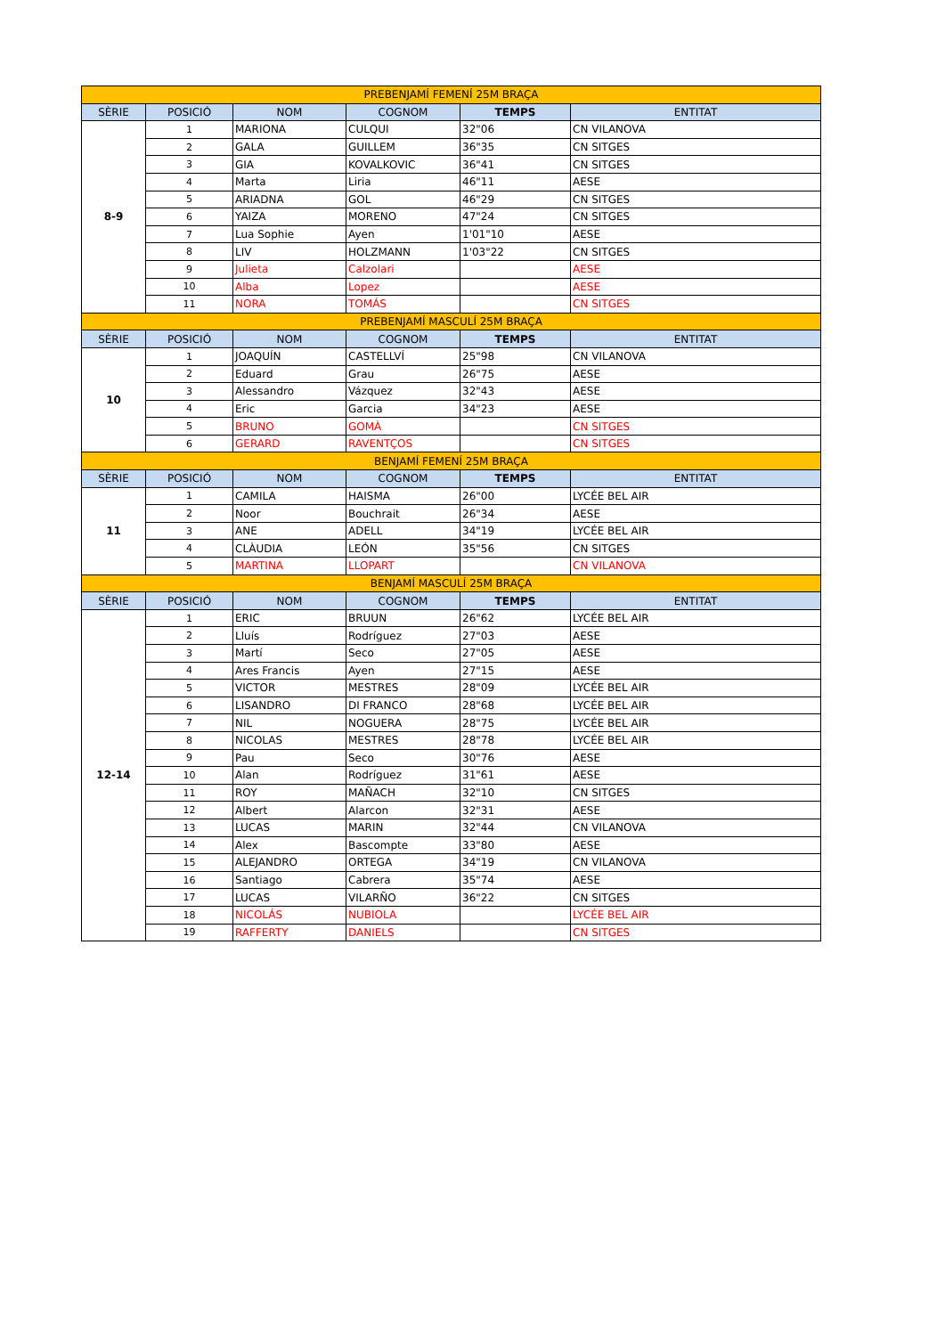| PREBENJAMÍ FEMENÍ 25M BRAÇA | | | | | |
| SÈRIE | POSICIÓ | NOM | COGNOM | TEMPS | ENTITAT |
| 8-9 | 1 | MARIONA | CULQUI | 32"06 | CN VILANOVA |
| | 2 | GALA | GUILLEM | 36"35 | CN SITGES |
| | 3 | GIA | KOVALKOVIC | 36"41 | CN SITGES |
| | 4 | Marta | Liria | 46"11 | AESE |
| | 5 | ARIADNA | GOL | 46"29 | CN SITGES |
| | 6 | YAIZA | MORENO | 47"24 | CN SITGES |
| | 7 | Lua Sophie | Ayen | 1'01"10 | AESE |
| | 8 | LIV | HOLZMANN | 1'03"22 | CN SITGES |
| | 9 | Julieta | Calzolari | | AESE |
| | 10 | Alba | Lopez | | AESE |
| | 11 | NORA | TOMÁS | | CN SITGES |
| PREBENJAMÍ MASCULÍ 25M BRAÇA | | | | | |
| SÈRIE | POSICIÓ | NOM | COGNOM | TEMPS | ENTITAT |
| 10 | 1 | JOAQUÍN | CASTELLVÍ | 25"98 | CN VILANOVA |
| | 2 | Eduard | Grau | 26"75 | AESE |
| | 3 | Alessandro | Vázquez | 32"43 | AESE |
| | 4 | Eric | Garcia | 34"23 | AESE |
| | 5 | BRUNO | GOMÀ | | CN SITGES |
| | 6 | GERARD | RAVENTÇOS | | CN SITGES |
| BENJAMÍ FEMENÍ 25M BRAÇA | | | | | |
| SÈRIE | POSICIÓ | NOM | COGNOM | TEMPS | ENTITAT |
| 11 | 1 | CAMILA | HAISMA | 26"00 | LYCÉE BEL AIR |
| | 2 | Noor | Bouchrait | 26"34 | AESE |
| | 3 | ANE | ADELL | 34"19 | LYCÉE BEL AIR |
| | 4 | CLÀUDIA | LEÓN | 35"56 | CN SITGES |
| | 5 | MARTINA | LLOPART | | CN VILANOVA |
| BENJAMÍ MASCULÍ 25M BRAÇA | | | | | |
| SÈRIE | POSICIÓ | NOM | COGNOM | TEMPS | ENTITAT |
| 12-14 | 1 | ERIC | BRUUN | 26"62 | LYCÉE BEL AIR |
| | 2 | Lluís | Rodríguez | 27"03 | AESE |
| | 3 | Martí | Seco | 27"05 | AESE |
| | 4 | Ares Francis | Ayen | 27"15 | AESE |
| | 5 | VICTOR | MESTRES | 28"09 | LYCÉE BEL AIR |
| | 6 | LISANDRO | DI FRANCO | 28"68 | LYCÉE BEL AIR |
| | 7 | NIL | NOGUERA | 28"75 | LYCÉE BEL AIR |
| | 8 | NICOLAS | MESTRES | 28"78 | LYCÉE BEL AIR |
| | 9 | Pau | Seco | 30"76 | AESE |
| | 10 | Alan | Rodríguez | 31"61 | AESE |
| | 11 | ROY | MAÑACH | 32"10 | CN SITGES |
| | 12 | Albert | Alarcon | 32"31 | AESE |
| | 13 | LUCAS | MARIN | 32"44 | CN VILANOVA |
| | 14 | Alex | Bascompte | 33"80 | AESE |
| | 15 | ALEJANDRO | ORTEGA | 34"19 | CN VILANOVA |
| | 16 | Santiago | Cabrera | 35"74 | AESE |
| | 17 | LUCAS | VILARÑO | 36"22 | CN SITGES |
| | 18 | NICOLÁS | NUBIOLA | | LYCÉE BEL AIR |
| | 19 | RAFFERTY | DANIELS | | CN SITGES |